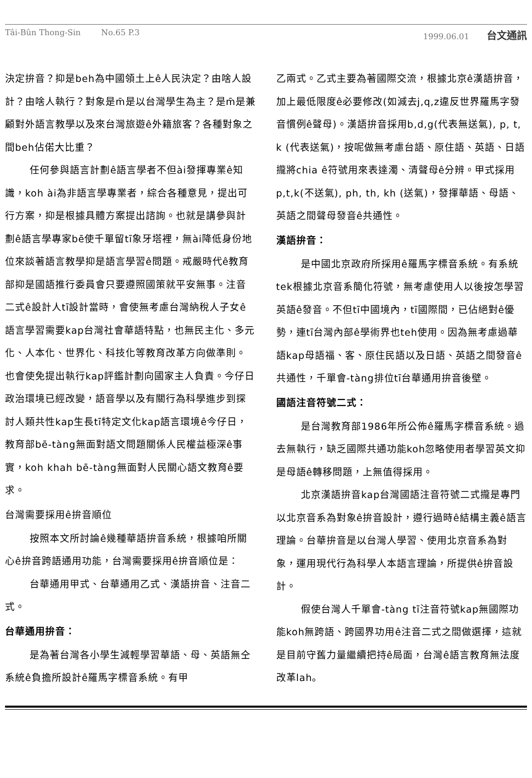Tâi-Bûn Thong-Sin No.65 P.3 1999.06.01 台文通訊
決定拚音？抑是beh為中國領土上ê人民決定？由啥人設計？由啥人執行？對象是m̄是以台灣學生為主？是m̄是兼顧對外語言教學以及來台灣旅遊ê外籍旅客？各種對象之間beh佔偌大比重？
任何參與語言計劃ê語言學者不但ài發揮專業ê知識，koh ài為非語言學專業者，綜合各種意見，提出可行方案，抑是根據具體方案提出諮詢。也就是講參與計劃ê語言學專家bē使千單留tī象牙塔裡，無ài降低身份地位來談著語言教學抑是語言學習ê問題。戒嚴時代ê教育部抑是國語推行委員會只要遵照國策就平安無事。注音二式ê設計人tī設計當時，會使無考慮台灣納稅人子女ê語言學習需要kap台灣社會華語特點，也無民主化、多元化、人本化、世界化、科技化等教育改革方向做準則。也會使免提出執行kap評鑑計劃向國家主人負責。今仔日政治環境已經改變，語音學以及有關行為科學進步到探討人類共性kap生長tī特定文化kap語言環境ê今仔日，教育部bē-tàng無面對語文問題關係人民權益極深ê事實，koh khah bē-tàng無面對人民關心語文教育ê要求。
台灣需要採用ê拚音順位
按照本文所討論ê幾種華語拚音系統，根據咱所關心ê拚音跨語通用功能，台灣需要採用ê拚音順位是：
台華通用甲式、台華通用乙式、漢語拚音、注音二式。
台華通用拚音：
是為著台灣各小學生減輕學習華語、母、英語無仝系統ê負擔所設計ê羅馬字標音系統。有甲
乙兩式。乙式主要為著國際交流，根據北京ê漢語拚音，加上最低限度ê必要修改(如減去j,q,z違反世界羅馬字發音慣例ê聲母)。漢語拚音採用b,d,g(代表無送氣), p, t, k (代表送氣)，按呢做無考慮台語、原住語、英語、日語攏將chia ê符號用來表達濁、清聲母ê分辨。甲式採用p,t,k(不送氣), ph, th, kh (送氣)，發揮華語、母語、英語之間聲母發音ê共通性。
漢語拚音：
是中國北京政府所採用ê羅馬字標音系統。有系統tek根據北京音系簡化符號，無考慮使用人以後按怎學習英語ê發音。不但tī中國境內，tī國際間，已佔絕對ê優勢，連tī台灣內部ê學術界也teh使用。因為無考慮過華語kap母語福、客、原住民語以及日語、英語之間發音ê共通性，千單會-tàng排位tī台華通用拚音後壁。
國語注音符號二式：
是台灣教育部1986年所公佈ê羅馬字標音系統。過去無執行，缺乏國際共通功能koh忽略使用者學習英文抑是母語ê轉移問題，上無值得採用。
北京漢語拚音kap台灣國語注音符號二式攏是專門以北京音系為對象ê拚音設計，遵行過時ê結構主義ê語言理論。台華拚音是以台灣人學習、使用北京音系為對象，運用現代行為科學人本語言理論，所提供ê拚音設計。
假使台灣人千單會-tàng tī注音符號kap無國際功能koh無跨語、跨國界功用ê注音二式之間做選擇，這就是目前守舊力量繼續把持ê局面，台灣ê語言教育無法度改革lah。